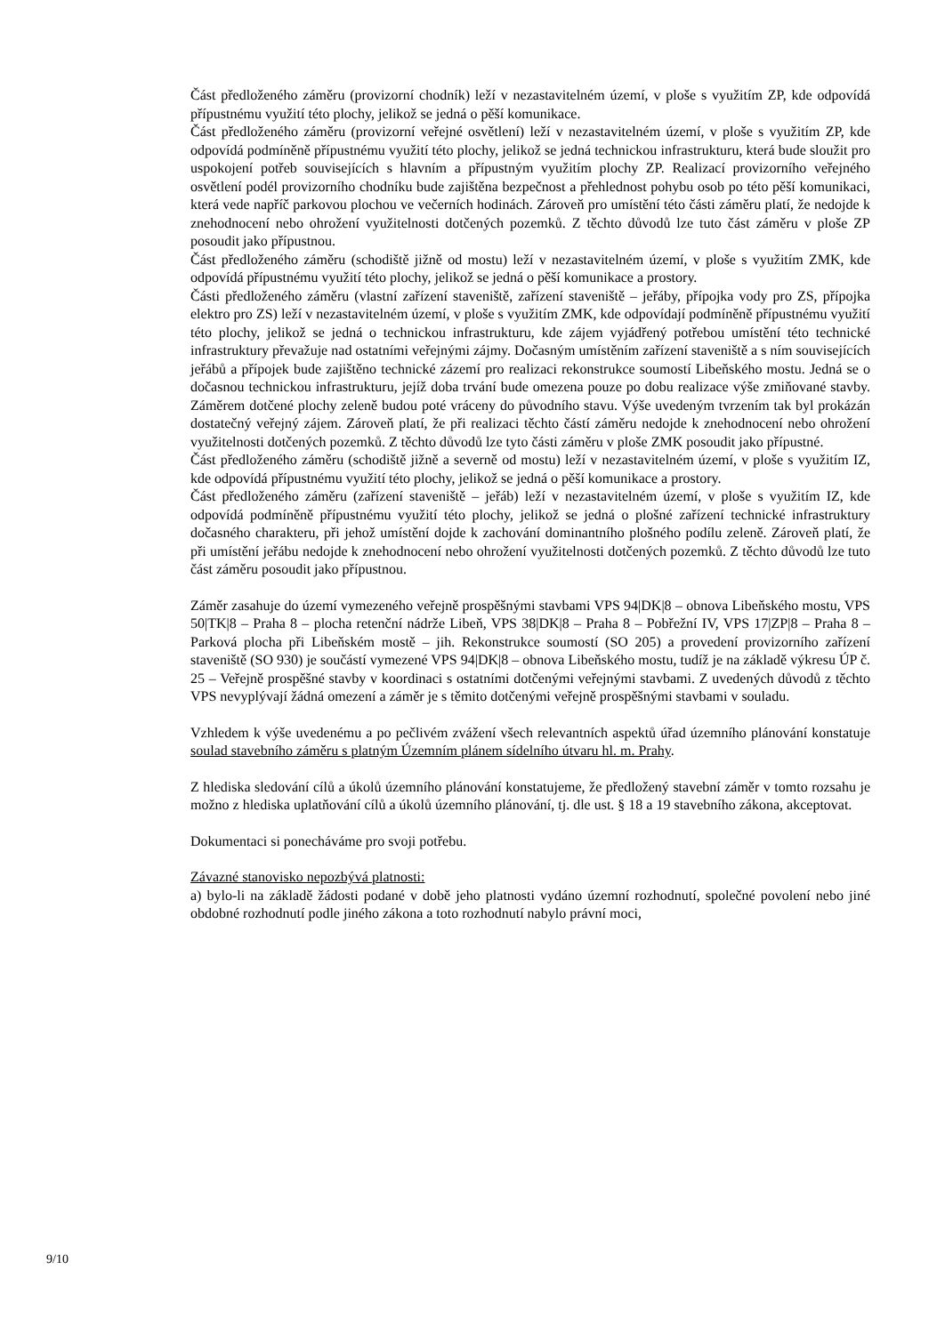Část předloženého záměru (provizorní chodník) leží v nezastavitelném území, v ploše s využitím ZP, kde odpovídá přípustnému využití této plochy, jelikož se jedná o pěší komunikace.
Část předloženého záměru (provizorní veřejné osvětlení) leží v nezastavitelném území, v ploše s využitím ZP, kde odpovídá podmíněně přípustnému využití této plochy, jelikož se jedná technickou infrastrukturu, která bude sloužit pro uspokojení potřeb souvisejících s hlavním a přípustným využitím plochy ZP. Realizací provizorního veřejného osvětlení podél provizorního chodníku bude zajištěna bezpečnost a přehlednost pohybu osob po této pěší komunikaci, která vede napříč parkovou plochou ve večerních hodinách. Zároveň pro umístění této části záměru platí, že nedojde k znehodnocení nebo ohrožení využitelnosti dotčených pozemků. Z těchto důvodů lze tuto část záměru v ploše ZP posoudit jako přípustnou.
Část předloženého záměru (schodiště jižně od mostu) leží v nezastavitelném území, v ploše s využitím ZMK, kde odpovídá přípustnému využití této plochy, jelikož se jedná o pěší komunikace a prostory.
Části předloženého záměru (vlastní zařízení staveniště, zařízení staveniště – jeřáby, přípojka vody pro ZS, přípojka elektro pro ZS) leží v nezastavitelném území, v ploše s využitím ZMK, kde odpovídají podmíněně přípustnému využití této plochy, jelikož se jedná o technickou infrastrukturu, kde zájem vyjádřený potřebou umístění této technické infrastruktury převažuje nad ostatními veřejnými zájmy. Dočasným umístěním zařízení staveniště a s ním souvisejících jeřábů a přípojek bude zajištěno technické zázemí pro realizaci rekonstrukce soumostí Libeňského mostu. Jedná se o dočasnou technickou infrastrukturu, jejíž doba trvání bude omezena pouze po dobu realizace výše zmiňované stavby. Záměrem dotčené plochy zeleně budou poté vráceny do původního stavu. Výše uvedeným tvrzením tak byl prokázán dostatečný veřejný zájem. Zároveň platí, že při realizaci těchto částí záměru nedojde k znehodnocení nebo ohrožení využitelnosti dotčených pozemků. Z těchto důvodů lze tyto části záměru v ploše ZMK posoudit jako přípustné.
Část předloženého záměru (schodiště jižně a severně od mostu) leží v nezastavitelném území, v ploše s využitím IZ, kde odpovídá přípustnému využití této plochy, jelikož se jedná o pěší komunikace a prostory.
Část předloženého záměru (zařízení staveniště – jeřáb) leží v nezastavitelném území, v ploše s využitím IZ, kde odpovídá podmíněně přípustnému využití této plochy, jelikož se jedná o plošné zařízení technické infrastruktury dočasného charakteru, při jehož umístění dojde k zachování dominantního plošného podílu zeleně. Zároveň platí, že při umístění jeřábu nedojde k znehodnocení nebo ohrožení využitelnosti dotčených pozemků. Z těchto důvodů lze tuto část záměru posoudit jako přípustnou.
Záměr zasahuje do území vymezeného veřejně prospěšnými stavbami VPS 94|DK|8 – obnova Libeňského mostu, VPS 50|TK|8 – Praha 8 – plocha retenční nádrže Libeň, VPS 38|DK|8 – Praha 8 – Pobřežní IV, VPS 17|ZP|8 – Praha 8 – Parková plocha při Libeňském mostě – jih. Rekonstrukce soumostí (SO 205) a provedení provizorního zařízení staveniště (SO 930) je součástí vymezené VPS 94|DK|8 – obnova Libeňského mostu, tudíž je na základě výkresu ÚP č. 25 – Veřejně prospěšné stavby v koordinaci s ostatními dotčenými veřejnými stavbami. Z uvedených důvodů z těchto VPS nevyplývají žádná omezení a záměr je s těmito dotčenými veřejně prospěšnými stavbami v souladu.
Vzhledem k výše uvedenému a po pečlivém zvážení všech relevantních aspektů úřad územního plánování konstatuje soulad stavebního záměru s platným Územním plánem sídelního útvaru hl. m. Prahy.
Z hlediska sledování cílů a úkolů územního plánování konstatujeme, že předložený stavební záměr v tomto rozsahu je možno z hlediska uplatňování cílů a úkolů územního plánování, tj. dle ust. § 18 a 19 stavebního zákona, akceptovat.
Dokumentaci si ponecháváme pro svoji potřebu.
Závazné stanovisko nepozbývá platnosti:
a) bylo-li na základě žádosti podané v době jeho platnosti vydáno územní rozhodnutí, společné povolení nebo jiné obdobné rozhodnutí podle jiného zákona a toto rozhodnutí nabylo právní moci,
9/10